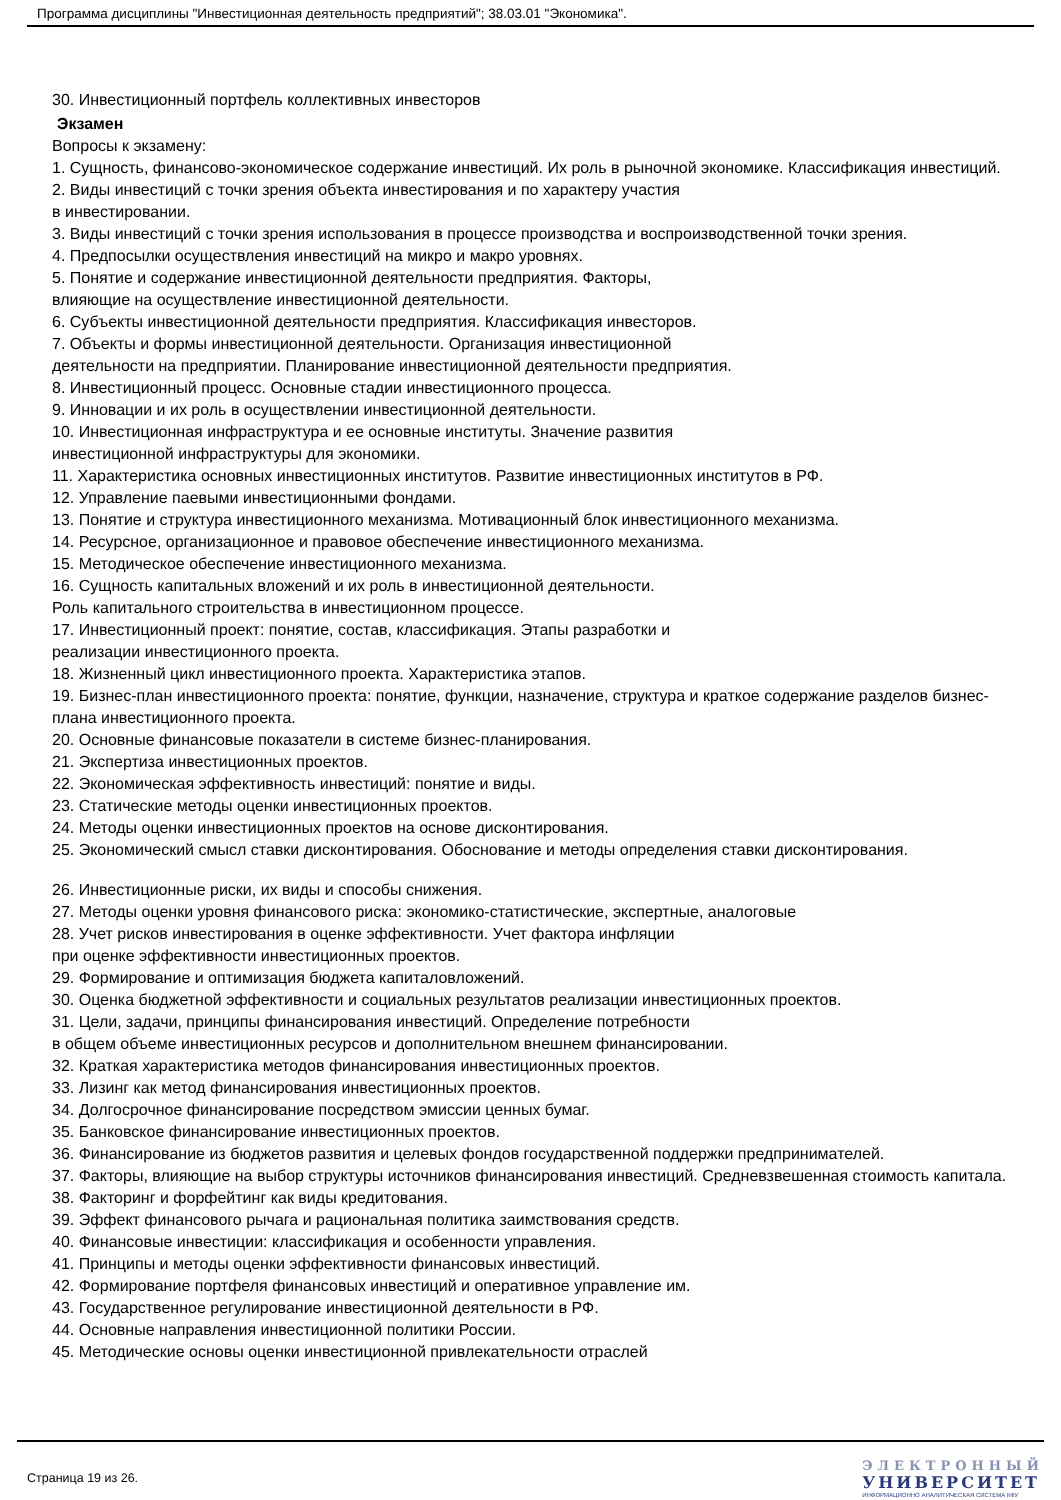Программа дисциплины "Инвестиционная деятельность предприятий"; 38.03.01 "Экономика".
30. Инвестиционный портфель коллективных инвесторов
Экзамен
Вопросы к экзамену:
1. Сущность, финансово-экономическое содержание инвестиций. Их роль в рыночной экономике. Классификация инвестиций.
2. Виды инвестиций с точки зрения объекта инвестирования и по характеру участия
в инвестировании.
3. Виды инвестиций с точки зрения использования в процессе производства и воспроизводственной точки зрения.
4. Предпосылки осуществления инвестиций на микро и макро уровнях.
5. Понятие и содержание инвестиционной деятельности предприятия. Факторы,
влияющие на осуществление инвестиционной деятельности.
6. Субъекты инвестиционной деятельности предприятия. Классификация инвесторов.
7. Объекты и формы инвестиционной деятельности. Организация инвестиционной
деятельности на предприятии. Планирование инвестиционной деятельности предприятия.
8. Инвестиционный процесс. Основные стадии инвестиционного процесса.
9. Инновации и их роль в осуществлении инвестиционной деятельности.
10. Инвестиционная инфраструктура и ее основные институты. Значение развития
инвестиционной инфраструктуры для экономики.
11. Характеристика основных инвестиционных институтов. Развитие инвестиционных институтов в РФ.
12. Управление паевыми инвестиционными фондами.
13. Понятие и структура инвестиционного механизма. Мотивационный блок инвестиционного механизма.
14. Ресурсное, организационное и правовое обеспечение инвестиционного механизма.
15. Методическое обеспечение инвестиционного механизма.
16. Сущность капитальных вложений и их роль в инвестиционной деятельности.
Роль капитального строительства в инвестиционном процессе.
17. Инвестиционный проект: понятие, состав, классификация. Этапы разработки и
реализации инвестиционного проекта.
18. Жизненный цикл инвестиционного проекта. Характеристика этапов.
19. Бизнес-план инвестиционного проекта: понятие, функции, назначение, структура и краткое содержание разделов бизнес-плана инвестиционного проекта.
20. Основные финансовые показатели в системе бизнес-планирования.
21. Экспертиза инвестиционных проектов.
22. Экономическая эффективность инвестиций: понятие и виды.
23. Статические методы оценки инвестиционных проектов.
24. Методы оценки инвестиционных проектов на основе дисконтирования.
25. Экономический смысл ставки дисконтирования. Обоснование и методы определения ставки дисконтирования.
26. Инвестиционные риски, их виды и способы снижения.
27. Методы оценки уровня финансового риска: экономико-статистические, экспертные, аналоговые
28. Учет рисков инвестирования в оценке эффективности. Учет фактора инфляции
при оценке эффективности инвестиционных проектов.
29. Формирование и оптимизация бюджета капиталовложений.
30. Оценка бюджетной эффективности и социальных результатов реализации инвестиционных проектов.
31. Цели, задачи, принципы финансирования инвестиций. Определение потребности
в общем объеме инвестиционных ресурсов и дополнительном внешнем финансировании.
32. Краткая характеристика методов финансирования инвестиционных проектов.
33. Лизинг как метод финансирования инвестиционных проектов.
34. Долгосрочное финансирование посредством эмиссии ценных бумаг.
35. Банковское финансирование инвестиционных проектов.
36. Финансирование из бюджетов развития и целевых фондов государственной поддержки предпринимателей.
37. Факторы, влияющие на выбор структуры источников финансирования инвестиций. Средневзвешенная стоимость капитала.
38. Факторинг и форфейтинг как виды кредитования.
39. Эффект финансового рычага и рациональная политика заимствования средств.
40. Финансовые инвестиции: классификация и особенности управления.
41. Принципы и методы оценки эффективности финансовых инвестиций.
42. Формирование портфеля финансовых инвестиций и оперативное управление им.
43. Государственное регулирование инвестиционной деятельности в РФ.
44. Основные направления инвестиционной политики России.
45. Методические основы оценки инвестиционной привлекательности отраслей
Страница 19 из 26.
ЭЛЕКТРОННЫЙ
УНИВЕРСИТЕТ
ИНФОРМАЦИОННО АНАЛИТИЧЕСКАЯ СИСТЕМА КФУ